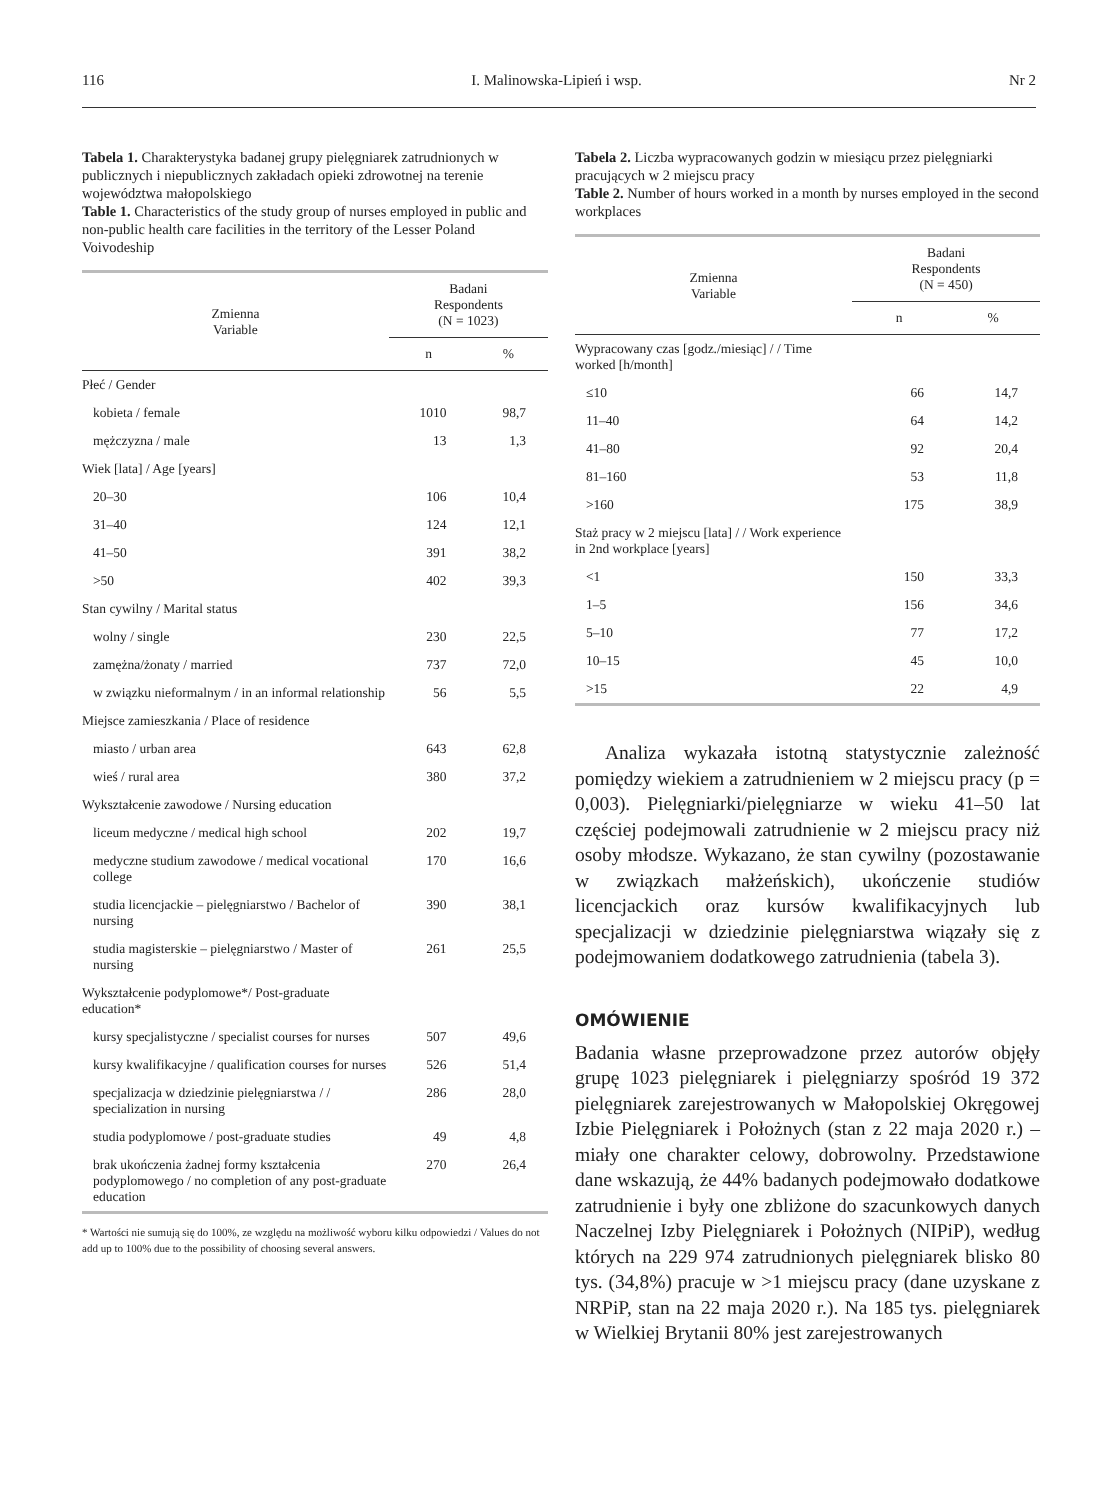116 I. Malinowska-Lipień i wsp. Nr 2
Tabela 1. Charakterystyka badanej grupy pielęgniarek zatrudnionych w publicznych i niepublicznych zakładach opieki zdrowotnej na terenie województwa małopolskiego
Table 1. Characteristics of the study group of nurses employed in public and non-public health care facilities in the territory of the Lesser Poland Voivodeship
| Zmienna Variable | Badani Respondents (N = 1023) | |
| --- | --- | --- |
| | n | % |
| Płeć / Gender | | |
| kobieta / female | 1010 | 98,7 |
| mężczyzna / male | 13 | 1,3 |
| Wiek [lata] / Age [years] | | |
| 20–30 | 106 | 10,4 |
| 31–40 | 124 | 12,1 |
| 41–50 | 391 | 38,2 |
| >50 | 402 | 39,3 |
| Stan cywilny / Marital status | | |
| wolny / single | 230 | 22,5 |
| zamężna/żonaty / married | 737 | 72,0 |
| w związku nieformalnym / in an informal relationship | 56 | 5,5 |
| Miejsce zamieszkania / Place of residence | | |
| miasto / urban area | 643 | 62,8 |
| wieś / rural area | 380 | 37,2 |
| Wykształcenie zawodowe / Nursing education | | |
| liceum medyczne / medical high school | 202 | 19,7 |
| medyczne studium zawodowe / medical vocational college | 170 | 16,6 |
| studia licencjackie – pielęgniarstwo / Bachelor of nursing | 390 | 38,1 |
| studia magisterskie – pielęgniarstwo / Master of nursing | 261 | 25,5 |
| Wykształcenie podyplomowe*/ Post-graduate education* | | |
| kursy specjalistyczne / specialist courses for nurses | 507 | 49,6 |
| kursy kwalifikacyjne / qualification courses for nurses | 526 | 51,4 |
| specjalizacja w dziedzinie pielęgniarstwa / / specialization in nursing | 286 | 28,0 |
| studia podyplomowe / post-graduate studies | 49 | 4,8 |
| brak ukończenia żadnej formy kształcenia podyplomowego / no completion of any post-graduate education | 270 | 26,4 |
* Wartości nie sumują się do 100%, ze względu na możliwość wyboru kilku odpowiedzi / Values do not add up to 100% due to the possibility of choosing several answers.
Tabela 2. Liczba wypracowanych godzin w miesiącu przez pielęgniarki pracujących w 2 miejscu pracy
Table 2. Number of hours worked in a month by nurses employed in the second workplaces
| Zmienna Variable | Badani Respondents (N = 450) | |
| --- | --- | --- |
| | n | % |
| Wypracowany czas [godz./miesiąc] / / Time worked [h/month] | | |
| ≤10 | 66 | 14,7 |
| 11–40 | 64 | 14,2 |
| 41–80 | 92 | 20,4 |
| 81–160 | 53 | 11,8 |
| >160 | 175 | 38,9 |
| Staż pracy w 2 miejscu [lata] / / Work experience in 2nd workplace [years] | | |
| <1 | 150 | 33,3 |
| 1–5 | 156 | 34,6 |
| 5–10 | 77 | 17,2 |
| 10–15 | 45 | 10,0 |
| >15 | 22 | 4,9 |
Analiza wykazała istotną statystycznie zależność pomiędzy wiekiem a zatrudnieniem w 2 miejscu pracy (p = 0,003). Pielęgniarki/pielęgniarze w wieku 41–50 lat częściej podejmowali zatrudnienie w 2 miejscu pracy niż osoby młodsze. Wykazano, że stan cywilny (pozostawanie w związkach małżeńskich), ukończenie studiów licencjackich oraz kursów kwalifikacyjnych lub specjalizacji w dziedzinie pielęgniarstwa wiązały się z podejmowaniem dodatkowego zatrudnienia (tabela 3).
OMÓWIENIE
Badania własne przeprowadzone przez autorów objęły grupę 1023 pielęgniarek i pielęgniarzy spośród 19 372 pielęgniarek zarejestrowanych w Małopolskiej Okręgowej Izbie Pielęgniarek i Położnych (stan z 22 maja 2020 r.) – miały one charakter celowy, dobrowolny. Przedstawione dane wskazują, że 44% badanych podejmowało dodatkowe zatrudnienie i były one zbliżone do szacunkowych danych Naczelnej Izby Pielęgniarek i Położnych (NIPiP), według których na 229 974 zatrudnionych pielęgniarek blisko 80 tys. (34,8%) pracuje w >1 miejscu pracy (dane uzyskane z NRPiP, stan na 22 maja 2020 r.). Na 185 tys. pielęgniarek w Wielkiej Brytanii 80% jest zarejestrowanych